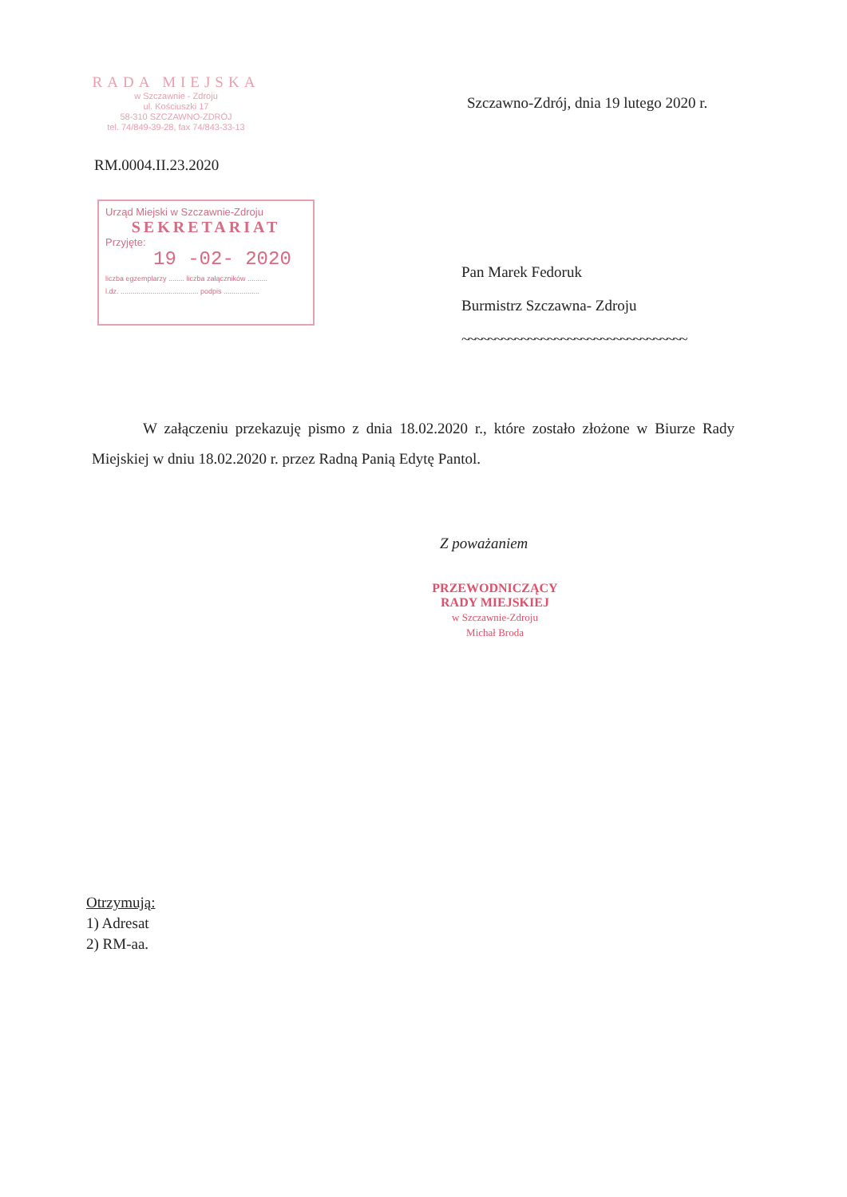RADA MIEJSKA
w Szczawnie - Zdroju
ul. Kościuszki 17
58-310 SZCZAWNO-ZDRÓJ
tel. 74/849-39-28, fax 74/843-33-13
Szczawno-Zdrój, dnia 19 lutego 2020 r.
RM.0004.II.23.2020
Urząd Miejski w Szczawnie-Zdroju
SEKRETARIAT
Przyjęte:
19 -02- 2020
liczba egzemplarzy ........ liczba załączników ..........
l.dz. ....................................... podpis ..................
Pan Marek Fedoruk
Burmistrz Szczawna- Zdroju
~~~~~~~~~~~~~~~~~~~~~~~~~~~~~~~~~~
W załączeniu przekazuję pismo z dnia 18.02.2020 r., które zostało złożone w Biurze Rady Miejskiej w dniu 18.02.2020 r. przez Radną Panią Edytę Pantol.
Z poważaniem
PRZEWODNICZĄCY
RADY MIEJSKIEJ
w Szczawnie-Zdroju
Michał Broda
Otrzymują:
1) Adresat
2) RM-aa.